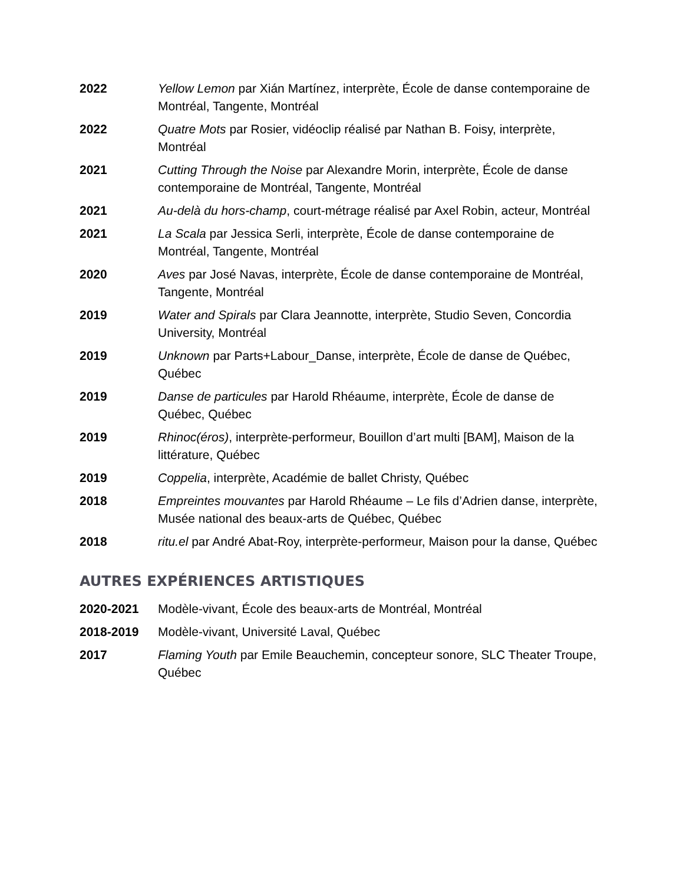2022 Yellow Lemon par Xián Martínez, interprète, École de danse contemporaine de Montréal, Tangente, Montréal
2022 Quatre Mots par Rosier, vidéoclip réalisé par Nathan B. Foisy, interprète, Montréal
2021 Cutting Through the Noise par Alexandre Morin, interprète, École de danse contemporaine de Montréal, Tangente, Montréal
2021 Au-delà du hors-champ, court-métrage réalisé par Axel Robin, acteur, Montréal
2021 La Scala par Jessica Serli, interprète, École de danse contemporaine de Montréal, Tangente, Montréal
2020 Aves par José Navas, interprète, École de danse contemporaine de Montréal, Tangente, Montréal
2019 Water and Spirals par Clara Jeannotte, interprète, Studio Seven, Concordia University, Montréal
2019 Unknown par Parts+Labour_Danse, interprète, École de danse de Québec, Québec
2019 Danse de particules par Harold Rhéaume, interprète, École de danse de Québec, Québec
2019 Rhinoc(éros), interprète-performeur, Bouillon d’art multi [BAM], Maison de la littérature, Québec
2019 Coppelia, interprète, Académie de ballet Christy, Québec
2018 Empreintes mouvantes par Harold Rhéaume – Le fils d’Adrien danse, interprète, Musée national des beaux-arts de Québec, Québec
2018 ritu.el par André Abat-Roy, interprète-performeur, Maison pour la danse, Québec
AUTRES EXPÉRIENCES ARTISTIQUES
2020-2021 Modèle-vivant, École des beaux-arts de Montréal, Montréal
2018-2019 Modèle-vivant, Université Laval, Québec
2017 Flaming Youth par Emile Beauchemin, concepteur sonore, SLC Theater Troupe, Québec